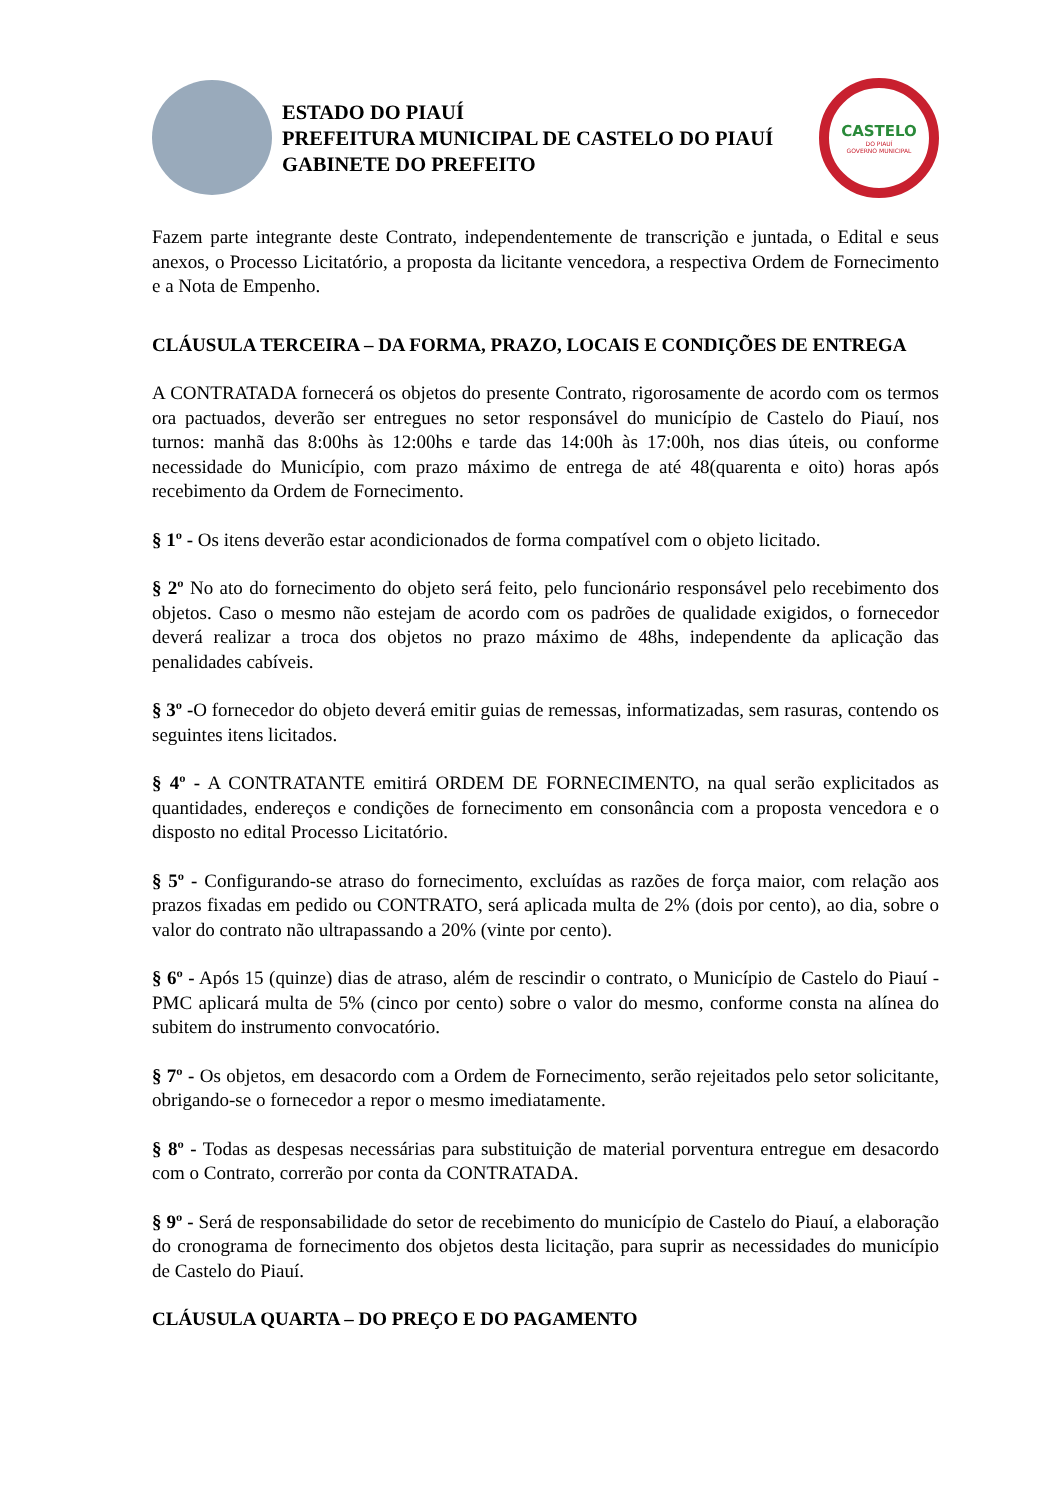ESTADO DO PIAUÍ
PREFEITURA MUNICIPAL DE CASTELO DO PIAUÍ
GABINETE DO PREFEITO
CASTELO
DO PIAUÍ
GOVERNO MUNICIPAL
Fazem parte integrante deste Contrato, independentemente de transcrição e juntada, o Edital e seus anexos, o Processo Licitatório, a proposta da licitante vencedora, a respectiva Ordem de Fornecimento e a Nota de Empenho.
CLÁUSULA TERCEIRA – DA FORMA, PRAZO, LOCAIS E CONDIÇÕES DE ENTREGA
A CONTRATADA fornecerá os objetos do presente Contrato, rigorosamente de acordo com os termos ora pactuados, deverão ser entregues no setor responsável do município de Castelo do Piauí, nos turnos: manhã das 8:00hs às 12:00hs e tarde das 14:00h às 17:00h, nos dias úteis, ou conforme necessidade do Município, com prazo máximo de entrega de até 48(quarenta e oito) horas após recebimento da Ordem de Fornecimento.
§ 1º - Os itens deverão estar acondicionados de forma compatível com o objeto licitado.
§ 2º No ato do fornecimento do objeto será feito, pelo funcionário responsável pelo recebimento dos objetos. Caso o mesmo não estejam de acordo com os padrões de qualidade exigidos, o fornecedor deverá realizar a troca dos objetos no prazo máximo de 48hs, independente da aplicação das penalidades cabíveis.
§ 3º -O fornecedor do objeto deverá emitir guias de remessas, informatizadas, sem rasuras, contendo os seguintes itens licitados.
§ 4º - A CONTRATANTE emitirá ORDEM DE FORNECIMENTO, na qual serão explicitados as quantidades, endereços e condições de fornecimento em consonância com a proposta vencedora e o disposto no edital Processo Licitatório.
§ 5º - Configurando-se atraso do fornecimento, excluídas as razões de força maior, com relação aos prazos fixadas em pedido ou CONTRATO, será aplicada multa de 2% (dois por cento), ao dia, sobre o valor do contrato não ultrapassando a 20% (vinte por cento).
§ 6º - Após 15 (quinze) dias de atraso, além de rescindir o contrato, o Município de Castelo do Piauí - PMC aplicará multa de 5% (cinco por cento) sobre o valor do mesmo, conforme consta na alínea do subitem do instrumento convocatório.
§ 7º - Os objetos, em desacordo com a Ordem de Fornecimento, serão rejeitados pelo setor solicitante, obrigando-se o fornecedor a repor o mesmo imediatamente.
§ 8º - Todas as despesas necessárias para substituição de material porventura entregue em desacordo com o Contrato, correrão por conta da CONTRATADA.
§ 9º - Será de responsabilidade do setor de recebimento do município de Castelo do Piauí, a elaboração do cronograma de fornecimento dos objetos desta licitação, para suprir as necessidades do município de Castelo do Piauí.
CLÁUSULA QUARTA – DO PREÇO E DO PAGAMENTO